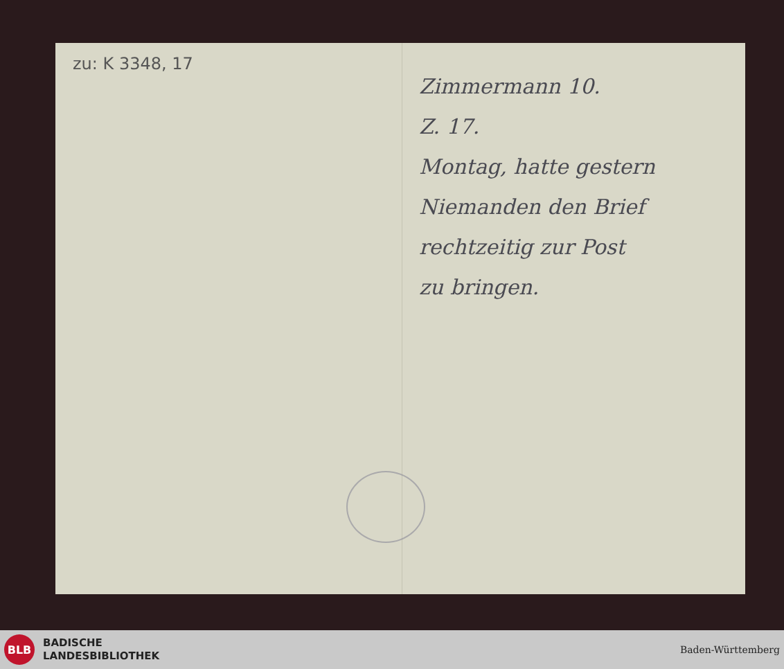zu: K 3348, 17
Zimmermann 10.
Z. 17.
Montag, hatte gestern
Niemanden den Brief
rechtzeitig zur Post
zu bringen.
BLB
BADISCHE
LANDESBIBLIOTHEK
Baden-Württemberg